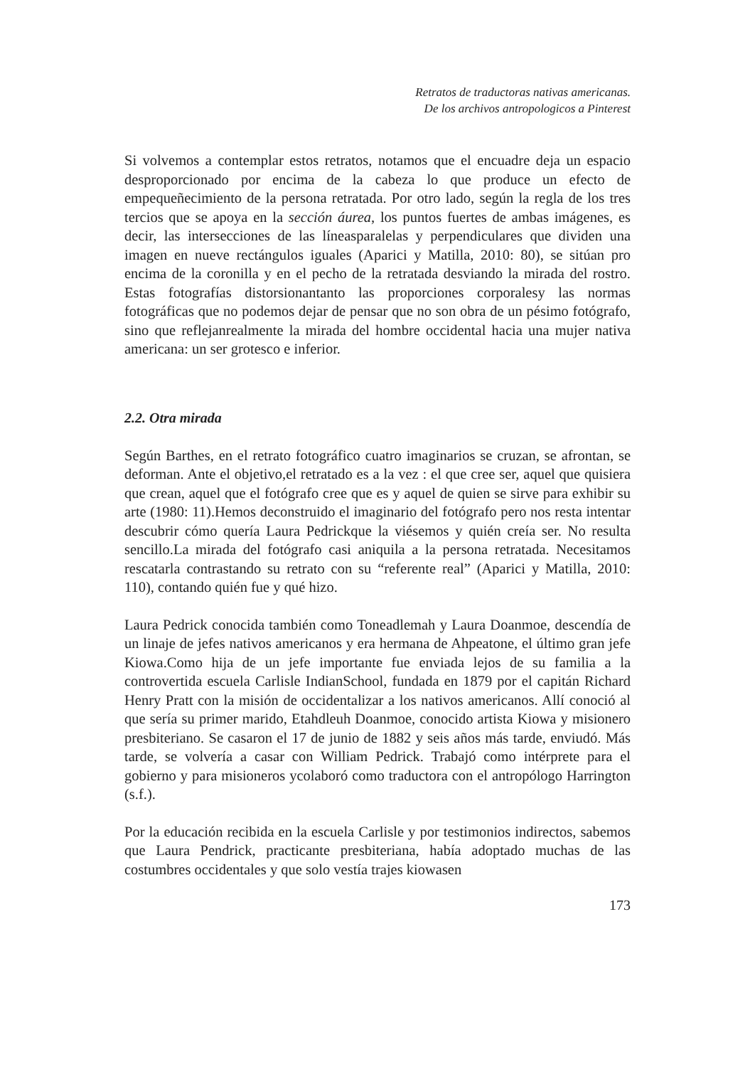Retratos de traductoras nativas americanas.
De los archivos antropologicos a Pinterest
Si volvemos a contemplar estos retratos, notamos que el encuadre deja un espacio desproporcionado por encima de la cabeza lo que produce un efecto de empequeñecimiento de la persona retratada. Por otro lado, según la regla de los tres tercios que se apoya en la sección áurea, los puntos fuertes de ambas imágenes, es decir, las intersecciones de las líneasparalelas y perpendiculares que dividen una imagen en nueve rectángulos iguales (Aparici y Matilla, 2010: 80), se sitúan pro encima de la coronilla y en el pecho de la retratada desviando la mirada del rostro. Estas fotografías distorsionantanto las proporciones corporalesy las normas fotográficas que no podemos dejar de pensar que no son obra de un pésimo fotógrafo, sino que reflejanrealmente la mirada del hombre occidental hacia una mujer nativa americana: un ser grotesco e inferior.
2.2. Otra mirada
Según Barthes, en el retrato fotográfico cuatro imaginarios se cruzan, se afrontan, se deforman. Ante el objetivo,el retratado es a la vez : el que cree ser, aquel que quisiera que crean, aquel que el fotógrafo cree que es y aquel de quien se sirve para exhibir su arte (1980: 11).Hemos deconstruido el imaginario del fotógrafo pero nos resta intentar descubrir cómo quería Laura Pedrickque la viésemos y quién creía ser. No resulta sencillo.La mirada del fotógrafo casi aniquila a la persona retratada. Necesitamos rescatarla contrastando su retrato con su “referente real” (Aparici y Matilla, 2010: 110), contando quién fue y qué hizo.
Laura Pedrick conocida también como Toneadlemah y Laura Doanmoe, descendía de un linaje de jefes nativos americanos y era hermana de Ahpeatone, el último gran jefe Kiowa.Como hija de un jefe importante fue enviada lejos de su familia a la controvertida escuela Carlisle IndianSchool, fundada en 1879 por el capitán Richard Henry Pratt con la misión de occidentalizar a los nativos americanos. Allí conoció al que sería su primer marido, Etahdleuh Doanmoe, conocido artista Kiowa y misionero presbiteriano. Se casaron el 17 de junio de 1882 y seis años más tarde, enviudó. Más tarde, se volvería a casar con William Pedrick. Trabajó como intérprete para el gobierno y para misioneros ycolaboró como traductora con el antropólogo Harrington (s.f.).
Por la educación recibida en la escuela Carlisle y por testimonios indirectos, sabemos que Laura Pendrick, practicante presbiteriana, había adoptado muchas de las costumbres occidentales y que solo vestía trajes kiowasen
173